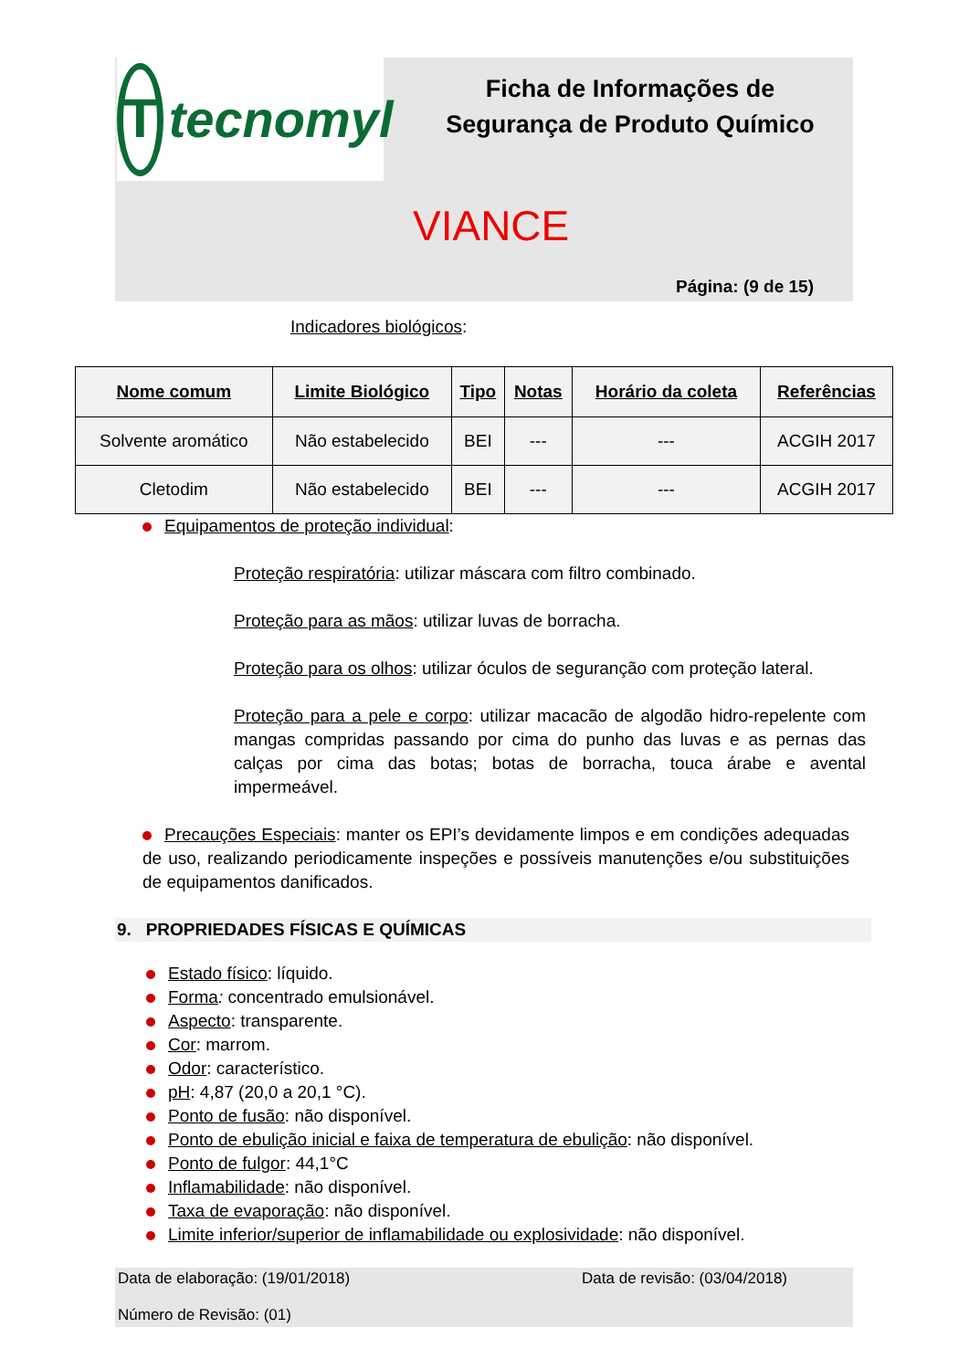Ttecnomyl
Ficha de Informações de
Segurança de Produto Químico
VIANCE
Página: (9 de 15)
Indicadores biológicos:
| Nome comum | Limite Biológico | Tipo | Notas | Horário da coleta | Referências |
| --- | --- | --- | --- | --- | --- |
| Solvente aromático | Não estabelecido | BEI | --- | --- | ACGIH 2017 |
| Cletodim | Não estabelecido | BEI | --- | --- | ACGIH 2017 |
Equipamentos de proteção individual:
Proteção respiratória: utilizar máscara com filtro combinado.
Proteção para as mãos: utilizar luvas de borracha.
Proteção para os olhos: utilizar óculos de seguranção com proteção lateral.
Proteção para a pele e corpo: utilizar macacão de algodão hidro-repelente com mangas compridas passando por cima do punho das luvas e as pernas das calças por cima das botas; botas de borracha, touca árabe e avental impermeável.
Precauções Especiais: manter os EPI’s devidamente limpos e em condições adequadas de uso, realizando periodicamente inspeções e possíveis manutenções e/ou substituições de equipamentos danificados.
9. PROPRIEDADES FÍSICAS E QUÍMICAS
Estado físico: líquido.
Forma: concentrado emulsionável.
Aspecto: transparente.
Cor: marrom.
Odor: característico.
pH: 4,87 (20,0 a 20,1 °C).
Ponto de fusão: não disponível.
Ponto de ebulição inicial e faixa de temperatura de ebulição: não disponível.
Ponto de fulgor: 44,1°C
Inflamabilidade: não disponível.
Taxa de evaporação: não disponível.
Limite inferior/superior de inflamabilidade ou explosividade: não disponível.
Data de elaboração: (19/01/2018) Data de revisão: (03/04/2018)
Número de Revisão: (01)